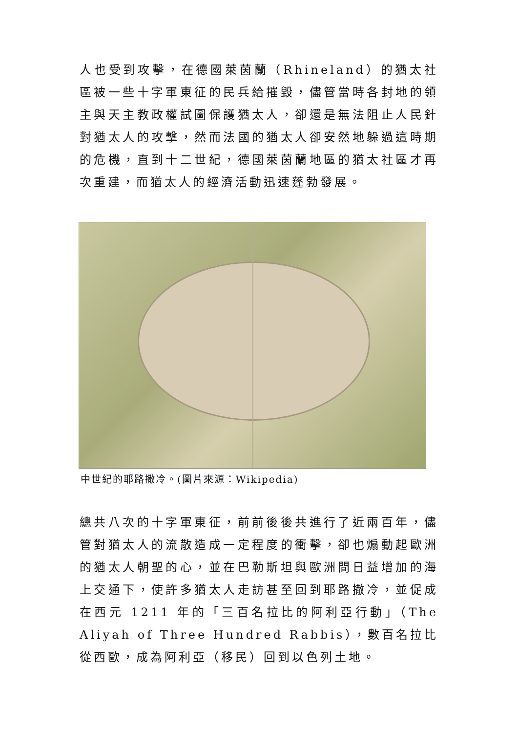人也受到攻擊，在德國萊茵蘭（Rhineland）的猶太社區被一些十字軍東征的民兵給摧毀，儘管當時各封地的領主與天主教政權試圖保護猶太人，卻還是無法阻止人民針對猶太人的攻擊，然而法國的猶太人卻安然地躲過這時期的危機，直到十二世紀，德國萊茵蘭地區的猶太社區才再次重建，而猶太人的經濟活動迅速蓬勃發展。
中世紀的耶路撒冷。(圖片來源：Wikipedia)
總共八次的十字軍東征，前前後後共進行了近兩百年，儘管對猶太人的流散造成一定程度的衝擊，卻也煽動起歐洲的猶太人朝聖的心，並在巴勒斯坦與歐洲間日益增加的海上交通下，使許多猶太人走訪甚至回到耶路撒冷，並促成在西元 1211 年的「三百名拉比的阿利亞行動」（The Aliyah of Three Hundred Rabbis），數百名拉比從西歐，成為阿利亞（移民）回到以色列土地。